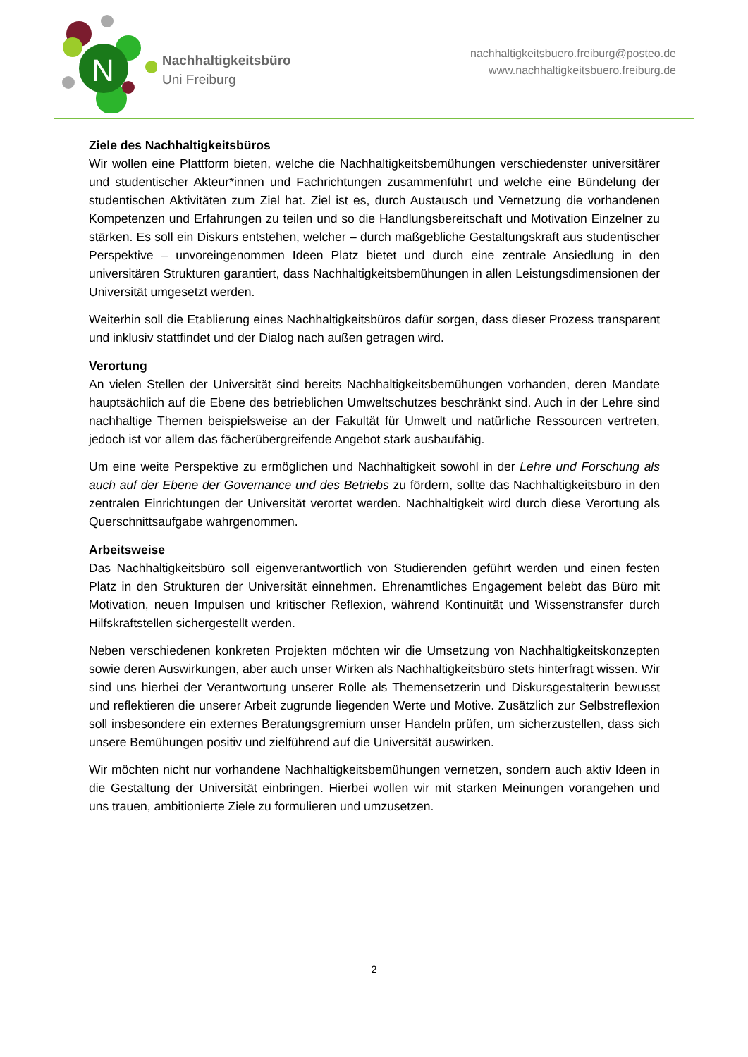N
Nachhaltigkeitsbüro
Uni Freiburg
nachhaltigkeitsbuero.freiburg@posteo.de
www.nachhaltigkeitsbuero.freiburg.de
Ziele des Nachhaltigkeitsbüros
Wir wollen eine Plattform bieten, welche die Nachhaltigkeitsbemühungen verschiedenster universitärer und studentischer Akteur*innen und Fachrichtungen zusammenführt und welche eine Bündelung der studentischen Aktivitäten zum Ziel hat. Ziel ist es, durch Austausch und Vernetzung die vorhandenen Kompetenzen und Erfahrungen zu teilen und so die Handlungsbereitschaft und Motivation Einzelner zu stärken. Es soll ein Diskurs entstehen, welcher – durch maßgebliche Gestaltungskraft aus studentischer Perspektive – unvoreingenommen Ideen Platz bietet und durch eine zentrale Ansiedlung in den universitären Strukturen garantiert, dass Nachhaltigkeitsbemühungen in allen Leistungsdimensionen der Universität umgesetzt werden.
Weiterhin soll die Etablierung eines Nachhaltigkeitsbüros dafür sorgen, dass dieser Prozess transparent und inklusiv stattfindet und der Dialog nach außen getragen wird.
Verortung
An vielen Stellen der Universität sind bereits Nachhaltigkeitsbemühungen vorhanden, deren Mandate hauptsächlich auf die Ebene des betrieblichen Umweltschutzes beschränkt sind. Auch in der Lehre sind nachhaltige Themen beispielsweise an der Fakultät für Umwelt und natürliche Ressourcen vertreten, jedoch ist vor allem das fächerübergreifende Angebot stark ausbaufähig.
Um eine weite Perspektive zu ermöglichen und Nachhaltigkeit sowohl in der Lehre und Forschung als auch auf der Ebene der Governance und des Betriebs zu fördern, sollte das Nachhaltigkeitsbüro in den zentralen Einrichtungen der Universität verortet werden. Nachhaltigkeit wird durch diese Verortung als Querschnittsaufgabe wahrgenommen.
Arbeitsweise
Das Nachhaltigkeitsbüro soll eigenverantwortlich von Studierenden geführt werden und einen festen Platz in den Strukturen der Universität einnehmen. Ehrenamtliches Engagement belebt das Büro mit Motivation, neuen Impulsen und kritischer Reflexion, während Kontinuität und Wissenstransfer durch Hilfskraftstellen sichergestellt werden.
Neben verschiedenen konkreten Projekten möchten wir die Umsetzung von Nachhaltigkeitskonzepten sowie deren Auswirkungen, aber auch unser Wirken als Nachhaltigkeitsbüro stets hinterfragt wissen. Wir sind uns hierbei der Verantwortung unserer Rolle als Themensetzerin und Diskursgestalterin bewusst und reflektieren die unserer Arbeit zugrunde liegenden Werte und Motive. Zusätzlich zur Selbstreflexion soll insbesondere ein externes Beratungsgremium unser Handeln prüfen, um sicherzustellen, dass sich unsere Bemühungen positiv und zielführend auf die Universität auswirken.
Wir möchten nicht nur vorhandene Nachhaltigkeitsbemühungen vernetzen, sondern auch aktiv Ideen in die Gestaltung der Universität einbringen. Hierbei wollen wir mit starken Meinungen vorangehen und uns trauen, ambitionierte Ziele zu formulieren und umzusetzen.
2